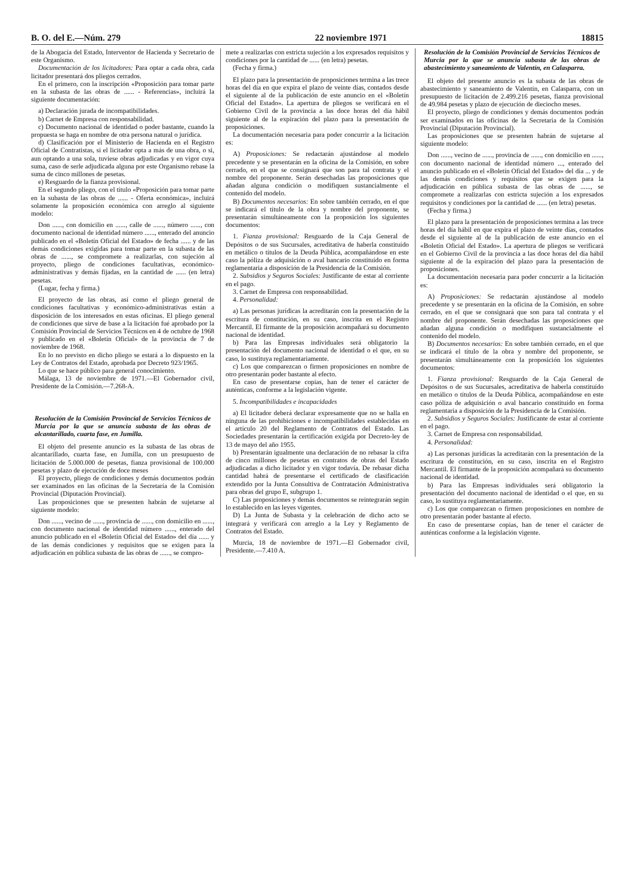B. O. del E.—Núm. 279 22 noviembre 1971 18815
de la Abogacía del Estado, Interventor de Hacienda y Secretario de este Organismo.
Documentación de los licitadores: Para optar a cada obra, cada licitador presentará dos pliegos cerrados.
En el primero, con la inscripción «Proposición para tomar parte en la subasta de las obras de ...... - Referencias», incluirá la siguiente documentación:
a) Declaración jurada de incompatibilidades.
b) Carnet de Empresa con responsabilidad.
c) Documento nacional de identidad o poder bastante, cuando la propuesta se haga en nombre de otra persona natural o jurídica.
d) Clasificación por el Ministerio de Hacienda en el Registro Oficial de Contratistas, si el licitador opta a más de una obra, o si, aun optando a una sola, tuviese obras adjudicadas y en vigor cuya suma, caso de serle adjudicada alguna por este Organismo rebase la suma de cinco millones de pesetas.
e) Resguardo de la fianza provisional.
En el segundo pliego, con el título «Proposición para tomar parte en la subasta de las obras de ...... - Oferta económica», incluirá solamente la proposición económica con arreglo al siguiente modelo:
Don ......, con domicilio en ......, calle de ......, número ......, con documento nacional de identidad número ......, enterado del anuncio publicado en el «Boletín Oficial del Estado» de fecha ...... y de las demás condiciones exigidas para tomar parte en la subasta de las obras de ......, se compromete a realizarlas, con sujeción al proyecto, pliego de condiciones facultativas, económico-administrativas y demás fijadas, en la cantidad de ...... (en letra) pesetas.
(Lugar, fecha y firma.)
El proyecto de las obras, así como el pliego general de condiciones facultativas y económico-administrativas están a disposición de los interesados en estas oficinas. El pliego general de condiciones que sirve de base a la licitación fué aprobado por la Comisión Provincial de Servicios Técnicos en 4 de octubre de 1968 y publicado en el «Boletín Oficial» de la provincia de 7 de noviembre de 1968.
En lo no previsto en dicho pliego se estará a lo dispuesto en la Ley de Contratos del Estado, aprobada por Decreto 923/1965.
Lo que se hace público para general conocimiento.
Málaga, 13 de noviembre de 1971.—El Gobernador civil, Presidente de la Comisión.—7.268-A.
Resolución de la Comisión Provincial de Servicios Técnicos de Murcia por la que se anuncia subasta de las obras de alcantarillado, cuarta fase, en Jumilla.
El objeto del presente anuncio es la subasta de las obras de alcantarillado, cuarta fase, en Jumilla, con un presupuesto de licitación de 5.000.000 de pesetas, fianza provisional de 100.000 pesetas y plazo de ejecución de doce meses
El proyecto, pliego de condiciones y demás documentos podrán ser examinados en las oficinas de la Secretaría de la Comisión Provincial (Diputación Provincial).
Las proposiciones que se presenten habrán de sujetarse al siguiente modelo:
Don ......, vecino de ......, provincia de ......, con domicilio en ......, con documento nacional de identidad número ......, enterado del anuncio publicado en el «Boletín Oficial del Estado» del día ...... y de las demás condiciones y requisitos que se exigen para la adjudicación en pública subasta de las obras de ......, se compro-
mete a realizarlas con estricta sujeción a los expresados requisitos y condiciones por la cantidad de ...... (en letra) pesetas.
(Fecha y firma.)
El plazo para la presentación de proposiciones termina a las trece horas del día en que expira el plazo de veinte días, contados desde el siguiente al de la publicación de este anuncio en el «Boletín Oficial del Estado». La apertura de pliegos se verificará en el Gobierno Civil de la provincia a las doce horas del día hábil siguiente al de la expiración del plazo para la presentación de proposiciones.
La documentación necesaria para poder concurrir a la licitación es:
A) Proposiciones: Se redactarán ajustándose al modelo precedente y se presentarán en la oficina de la Comisión, en sobre cerrado, en el que se consignará que son para tal contrata y el nombre del proponente. Serán desechadas las proposiciones que añadan alguna condición o modifiquen sustancialmente el contenido del modelo.
B) Documentos necesarios: En sobre también cerrado, en el que se indicará el título de la obra y nombre del proponente, se presentarán simultáneamente con la proposición los siguientes documentos:
1. Fianza provisional: Resguardo de la Caja General de Depósitos o de sus Sucursales, acreditativa de haberla constituído en metálico o títulos de la Deuda Pública, acompañándose en este caso la póliza de adquisición o aval bancario constituído en forma reglamentaria a disposición de la Presidencia de la Comisión.
2. Subsidios y Seguros Sociales: Justificante de estar al corriente en el pago.
3. Carnet de Empresa con responsabilidad.
4. Personalidad:
a) Las personas jurídicas la acreditarán con la presentación de la escritura de constitución, en su caso, inscrita en el Registro Mercantil. El firmante de la proposición acompañará su documento nacional de identidad.
b) Para las Empresas individuales será obligatorio la presentación del documento nacional de identidad o el que, en su caso, lo sustituya reglamentariamente.
c) Los que comparezcan o firmen proposiciones en nombre de otro presentarán poder bastante al efecto.
En caso de presentarse copias, han de tener el carácter de auténticas, conforme a la legislación vigente.
5. Incompatibilidades e incapacidades
a) El licitador deberá declarar expresamente que no se halla en ninguna de las prohibiciones e incompatibilidades establecidas en el artículo 20 del Reglamento de Contratos del Estado. Las Sociedades presentarán la certificación exigida por Decreto-ley de 13 de mayo del año 1955.
b) Presentarán igualmente una declaración de no rebasar la cifra de cinco millones de pesetas en contratos de obras del Estado adjudicadas a dicho licitador y en vigor todavía. De rebasar dicha cantidad habrá de presentarse el certificado de clasificación extendido por la Junta Consultiva de Contratación Administrativa para obras del grupo E, subgrupo 1.
C) Las proposiciones y demás documentos se reintegrarán según lo establecido en las leyes vigentes.
D) La Junta de Subasta y la celebración de dicho acto se integrará y verificará con arreglo a la Ley y Reglamento de Contratos del Estado.
Murcia, 18 de noviembre de 1971.—El Gobernador civil, Presidente.—7.410 A.
Resolución de la Comisión Provincial de Servicios Técnicos de Murcia por la que se anuncia subasta de las obras de abastecimiento y saneamiento de Valentín, en Calasparra.
El objeto del presente anuncio es la subasta de las obras de abastecimiento y saneamiento de Valentín, en Calasparra, con un presupuesto de licitación de 2.499.216 pesetas, fianza provisional de 49.984 pesetas y plazo de ejecución de dieciocho meses.
El proyecto, pliego de condiciones y demás documentos podrán ser examinados en las oficinas de la Secretaría de la Comisión Provincial (Diputación Provincial).
Las proposiciones que se presenten habrán de sujetarse al siguiente modelo:
Don ......, vecino de ......, provincia de ......, con domicilio en ......, con documento nacional de identidad número ..., enterado del anuncio publicado en el «Boletín Oficial del Estado» del día ... y de las demás condiciones y requisitos que se exigen para la adjudicación en pública subasta de las obras de ......, se compromete a realizarlas con estricta sujeción a los expresados requisitos y condiciones por la cantidad de ...... (en letra) pesetas.
(Fecha y firma.)
El plazo para la presentación de proposiciones termina a las trece horas del día hábil en que expira el plazo de veinte días, contados desde el siguiente al de la publicación de este anuncio en el «Boletín Oficial del Estado». La apertura de pliegos se verificará en el Gobierno Civil de la provincia a las doce horas del día hábil siguiente al de la expiración del plazo para la presentación de proposiciones.
La documentación necesaria para poder concurrir a la licitación es:
A) Proposiciones: Se redactarán ajustándose al modelo precedente y se presentarán en la oficina de la Comisión, en sobre cerrado, en el que se consignará que son para tal contrata y el nombre del proponente. Serán desechadas las proposiciones que añadan alguna condición o modifiquen sustancialmente el contenido del modelo.
B) Documentos necesarios: En sobre también cerrado, en el que se indicará el título de la obra y nombre del proponente, se presentarán simultáneamente con la proposición los siguientes documentos:
1. Fianza provisional: Resguardo de la Caja General de Depósitos o de sus Sucursales, acreditativa de haberla constituído en metálico o títulos de la Deuda Pública, acompañándose en este caso póliza de adquisición o aval bancario constituído en forma reglamentaria a disposición de la Presidencia de la Comisión.
2. Subsidios y Seguros Sociales: Justificante de estar al corriente en el pago.
3. Carnet de Empresa con responsabilidad.
4. Personalidad:
a) Las personas jurídicas la acreditarán con la presentación de la escritura de constitución, en su caso, inscrita en el Registro Mercantil. El firmante de la proposición acompañará su documento nacional de identidad.
b) Para las Empresas individuales será obligatorio la presentación del documento nacional de identidad o el que, en su caso, lo sustituya reglamentariamente.
c) Los que comparezcan o firmen proposiciones en nombre de otro presentarán poder bastante al efecto.
En caso de presentarse copias, han de tener el carácter de auténticas conforme a la legislación vigente.